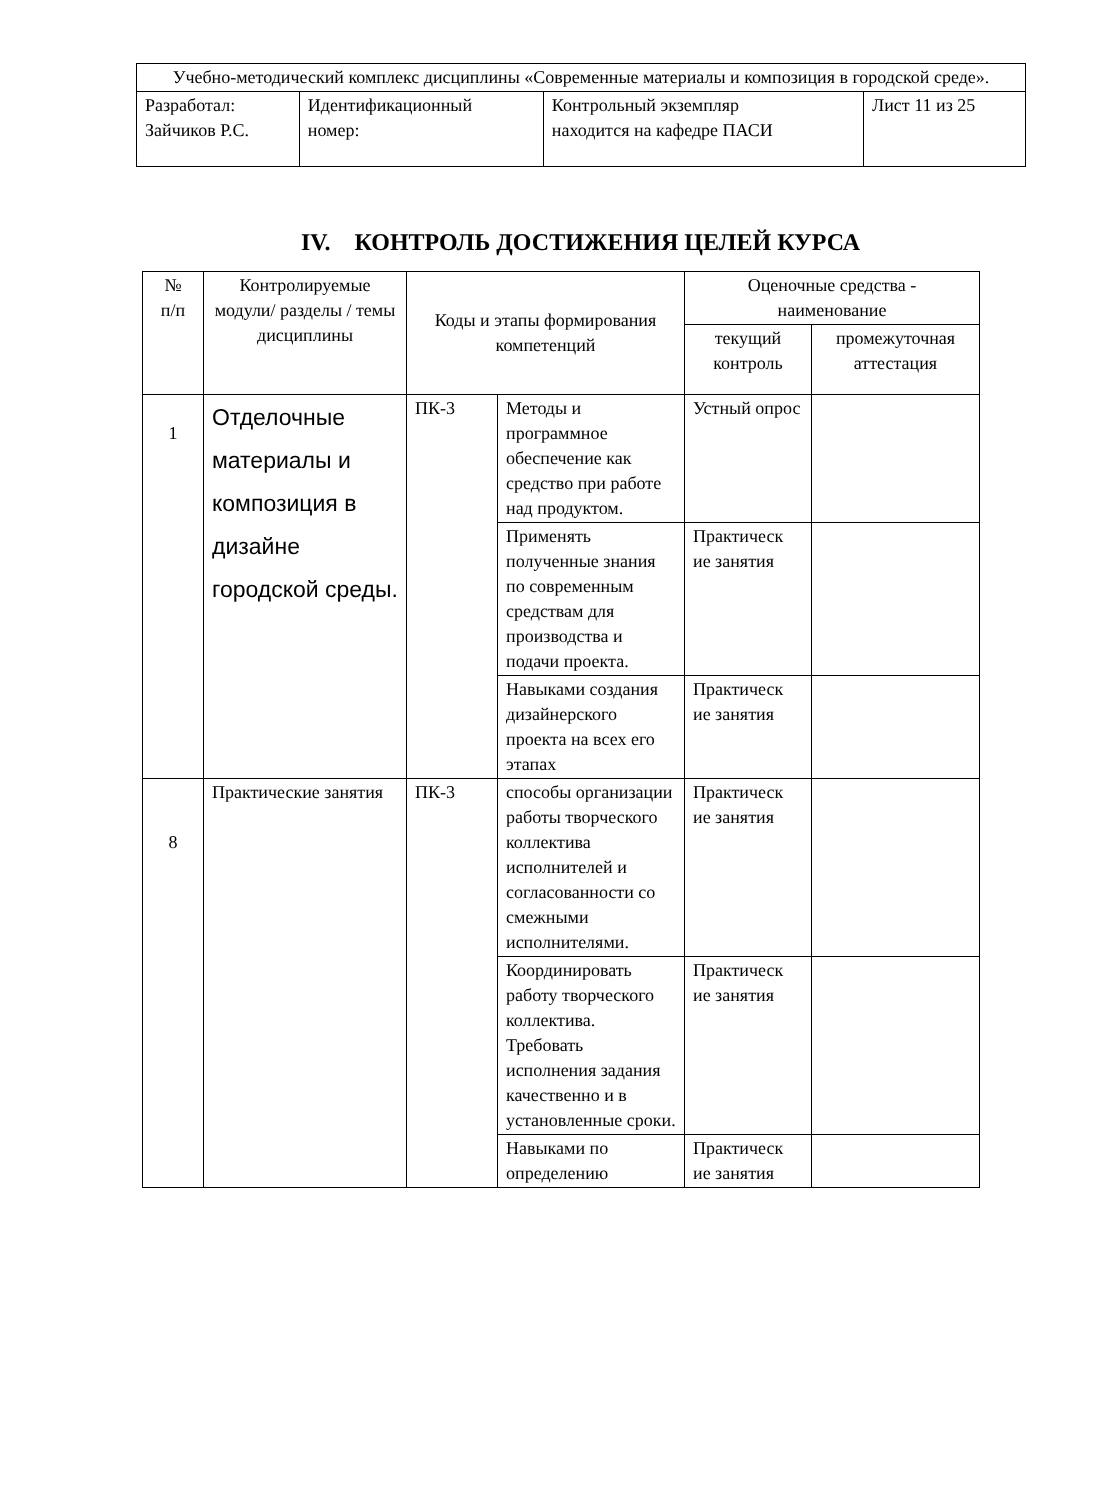| Учебно-методический комплекс дисциплины «Современные материалы и композиция в городской среде». | | | |
| Разработал: Зайчиков Р.С. | Идентификационный номер: | Контрольный экземпляр находится на кафедре ПАСИ | Лист 11 из 25 |
IV. КОНТРОЛЬ ДОСТИЖЕНИЯ ЦЕЛЕЙ КУРСА
| № п/п | Контролируемые модули/ разделы / темы дисциплины | Коды и этапы формирования компетенций | | Оценочные средства - наименование | |
| --- | --- | --- | --- | --- | --- |
| | | | | текущий контроль | промежуточная аттестация |
| 1 | Отделочные материалы и композиция в дизайне городской среды. | ПК-3 | Методы и программное обеспечение как средство при работе над продуктом. | Устный опрос | |
| | | | Применять полученные знания по современным средствам для производства и подачи проекта. | Практическ ие занятия | |
| | | | Навыками создания дизайнерского проекта на всех его этапах | Практическ ие занятия | |
| 8 | Практические занятия | ПК-3 | способы организации работы творческого коллектива исполнителей и согласованности со смежными исполнителями. | Практическ ие занятия | |
| | | | Координировать работу творческого коллектива. Требовать исполнения задания качественно и в установленные сроки. | Практическ ие занятия | |
| | | | Навыками по определению | Практическ ие занятия | |